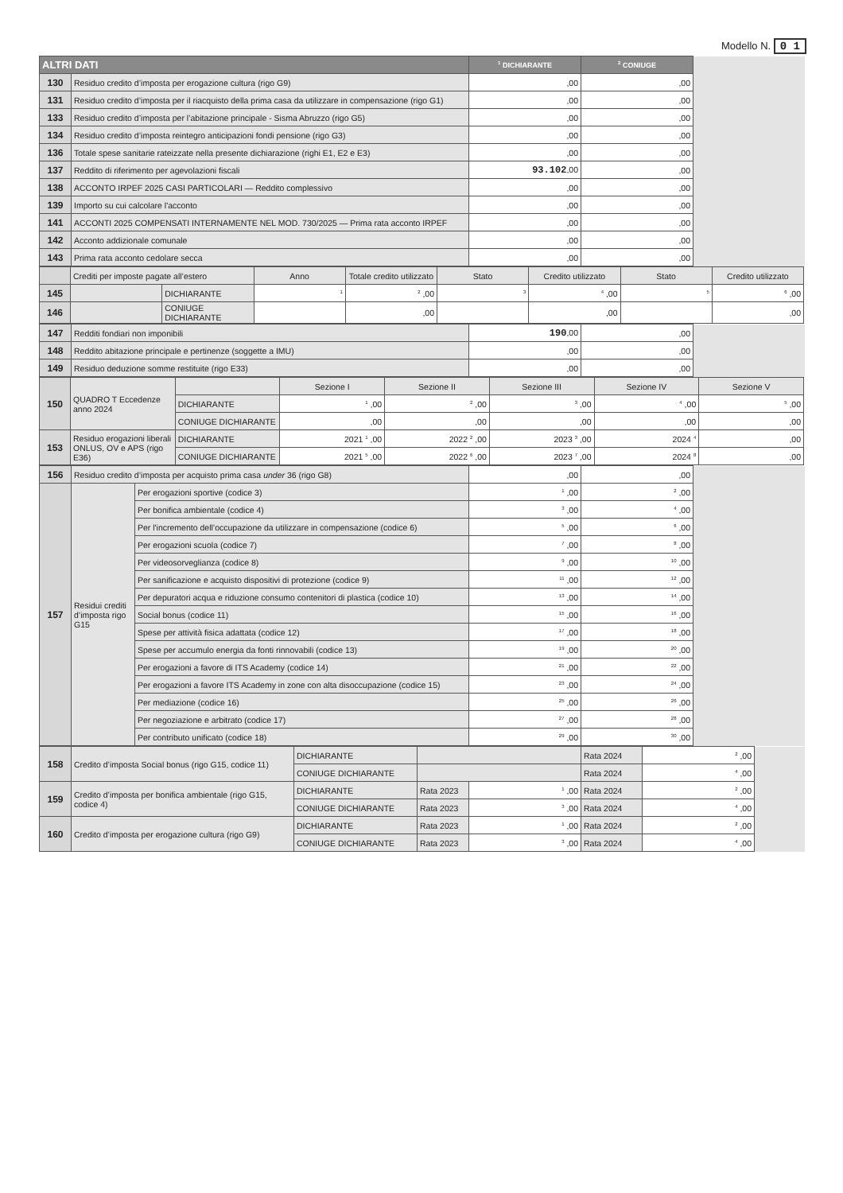Modello N. 0 1
| ALTRI DATI | | <sup>1</sup> DICHIARANTE | <sup>2</sup> CONIUGE | |
| 130 | Residuo credito d’imposta per erogazione cultura (rigo G9) | ,00 | ,00 | |
| 131 | Residuo credito d’imposta per il riacquisto della prima casa da utilizzare in compensazione (rigo G1) | ,00 | ,00 | |
| 133 | Residuo credito d’imposta per l’abitazione principale - Sisma Abruzzo (rigo G5) | ,00 | ,00 | |
| 134 | Residuo credito d’imposta reintegro anticipazioni fondi pensione (rigo G3) | ,00 | ,00 | |
| 136 | Totale spese sanitarie rateizzate nella presente dichiarazione (righi E1, E2 e E3) | ,00 | ,00 | |
| 137 | Reddito di riferimento per agevolazioni fiscali | 93.102 ,00 | ,00 | |
| 138 | ACCONTO IRPEF 2025 CASI PARTICOLARI — Reddito complessivo | ,00 | ,00 | |
| 139 | Importo su cui calcolare l'acconto | ,00 | ,00 | |
| 141 | ACCONTI 2025 COMPENSATI INTERNAMENTE NEL MOD. 730/2025 — Prima rata acconto IRPEF | ,00 | ,00 | |
| 142 | Acconto addizionale comunale | ,00 | ,00 | |
| 143 | Prima rata acconto cedolare secca | ,00 | ,00 | |
| | Crediti per imposte pagate all’estero | | Anno | Totale credito utilizzato | Stato | Credito utilizzato | Stato | Credito utilizzato |
| 145 | | DICHIARANTE | <sup>1</sup> | <sup>2</sup> ,00 | <sup>3</sup> | <sup>4</sup> ,00 | <sup>5</sup> | <sup>6</sup> ,00 |
| 146 | | CONIUGE DICHIARANTE | | ,00 | | ,00 | | ,00 |
| 147 | Redditi fondiari non imponibili | 190 ,00 | ,00 | |
| 148 | Reddito abitazione principale e pertinenze (soggette a IMU) | ,00 | ,00 | |
| 149 | Residuo deduzione somme restituite (rigo E33) | ,00 | ,00 | |
| 150 | QUADRO T Eccedenze anno 2024 | | Sezione I | Sezione II | Sezione III | Sezione IV | Sezione V |
| | | DICHIARANTE | <sup>1</sup> ,00 | <sup>2</sup> ,00 | <sup>3</sup> ,00 | <sup>4</sup> ,00 | <sup>5</sup> ,00 |
| | | CONIUGE DICHIARANTE | ,00 | ,00 | ,00 | ,00 | ,00 |
| 153 | Residuo erogazioni liberali ONLUS, OV e APS (rigo E36) | DICHIARANTE | 2021 <sup>1</sup> ,00 | 2022 <sup>2</sup> ,00 | 2023 <sup>3</sup> ,00 | 2024 <sup>4</sup> | ,00 |
| | | CONIUGE DICHIARANTE | 2021 <sup>5</sup> ,00 | 2022 <sup>6</sup> ,00 | 2023 <sup>7</sup> ,00 | 2024 <sup>8</sup> | ,00 |
| 156 | Residuo credito d’imposta per acquisto prima casa under 36 (rigo G8) | | ,00 | ,00 | |
| 157 | Residui crediti d’imposta rigo G15 | Per erogazioni sportive (codice 3) | <sup>1</sup> ,00 | <sup>2</sup> ,00 | |
| | | Per bonifica ambientale (codice 4) | <sup>3</sup> ,00 | <sup>4</sup> ,00 | |
| | | Per l'incremento dell’occupazione da utilizzare in compensazione (codice 6) | <sup>5</sup> ,00 | <sup>6</sup> ,00 | |
| | | Per erogazioni scuola (codice 7) | <sup>7</sup> ,00 | <sup>8</sup> ,00 | |
| | | Per videosorveglianza (codice 8) | <sup>9</sup> ,00 | <sup>10</sup> ,00 | |
| | | Per sanificazione e acquisto dispositivi di protezione (codice 9) | <sup>11</sup> ,00 | <sup>12</sup> ,00 | |
| | | Per depuratori acqua e riduzione consumo contenitori di plastica (codice 10) | <sup>13</sup> ,00 | <sup>14</sup> ,00 | |
| | | Social bonus (codice 11) | <sup>15</sup> ,00 | <sup>16</sup> ,00 | |
| | | Spese per attività fisica adattata (codice 12) | <sup>17</sup> ,00 | <sup>18</sup> ,00 | |
| | | Spese per accumulo energia da fonti rinnovabili (codice 13) | <sup>19</sup> ,00 | <sup>20</sup> ,00 | |
| | | Per erogazioni a favore di ITS Academy (codice 14) | <sup>21</sup> ,00 | <sup>22</sup> ,00 | |
| | | Per erogazioni a favore ITS Academy in zone con alta disoccupazione (codice 15) | <sup>23</sup> ,00 | <sup>24</sup> ,00 | |
| | | Per mediazione (codice 16) | <sup>25</sup> ,00 | <sup>26</sup> ,00 | |
| | | Per negoziazione e arbitrato (codice 17) | <sup>27</sup> ,00 | <sup>28</sup> ,00 | |
| | | Per contributo unificato (codice 18) | <sup>29</sup> ,00 | <sup>30</sup> ,00 | |
| 158 | Credito d’imposta Social bonus (rigo G15, codice 11) | DICHIARANTE | | | Rata 2024 | <sup>2</sup> ,00 | |
| | | CONIUGE DICHIARANTE | | | Rata 2024 | <sup>4</sup> ,00 | |
| 159 | Credito d’imposta per bonifica ambientale (rigo G15, codice 4) | DICHIARANTE | Rata 2023 | <sup>1</sup> ,00 | Rata 2024 | <sup>2</sup> ,00 | |
| | | CONIUGE DICHIARANTE | Rata 2023 | <sup>3</sup> ,00 | Rata 2024 | <sup>4</sup> ,00 | |
| 160 | Credito d’imposta per erogazione cultura (rigo G9) | DICHIARANTE | Rata 2023 | <sup>1</sup> ,00 | Rata 2024 | <sup>2</sup> ,00 | |
| | | CONIUGE DICHIARANTE | Rata 2023 | <sup>3</sup> ,00 | Rata 2024 | <sup>4</sup> ,00 | |